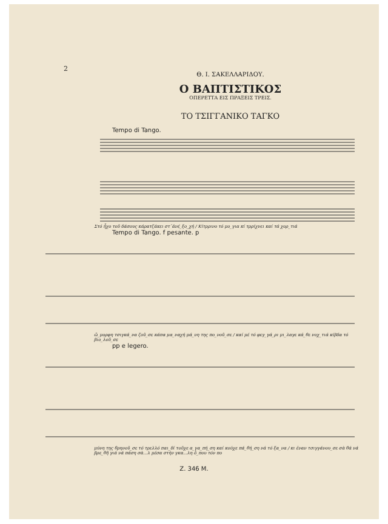2
Θ. Ι. ΣΑΚΕΛΛΑΡΙΔΟΥ.
Ο ΒΑΠΤΙΣΤΙΚΟΣ
ΟΠΕΡΕΤΤΑ ΕΙΣ ΠΡΑΞΕΙΣ ΤΡΕΙΣ.
ΤΟ ΤΣΙΓΓΑΝΙΚΟ ΤΑΓΚΟ
Tempo di Tango.
Στό ἦχο τοῦ δάσους κάρατζάκει στ᾽ἀνέ_ξο_χή / Κίτρρινο τό μο_για κί τρρίχνει καί τά χορ_τιά
Tempo di Tango. f pesante. p
ὤ_μορφη τσιγκά_να ζοῦ_σε κάπα μα_ναχή μά_νη της πο_νοῦ_σε / καί μέ τό φεγ_γά_ρι μι_λαγε κά_θε νυχ_τιά κίβδα τό βιο_λοῦ_σε
pp e legero.
μύνη της θρηνοῦ_σε τό τρελλό παι_δί τοῦχε α_γα_πή_ση καί κούχε πά_θή_ση νά τό ξα_να / κι ἐναν τσιγγάνου_σε σὰ θά νά βρε_θῆ γιά νά πάση σὰ...λ μέσα στὴν γκα...λη ὅ_που τόν πο
Z. 346 M.